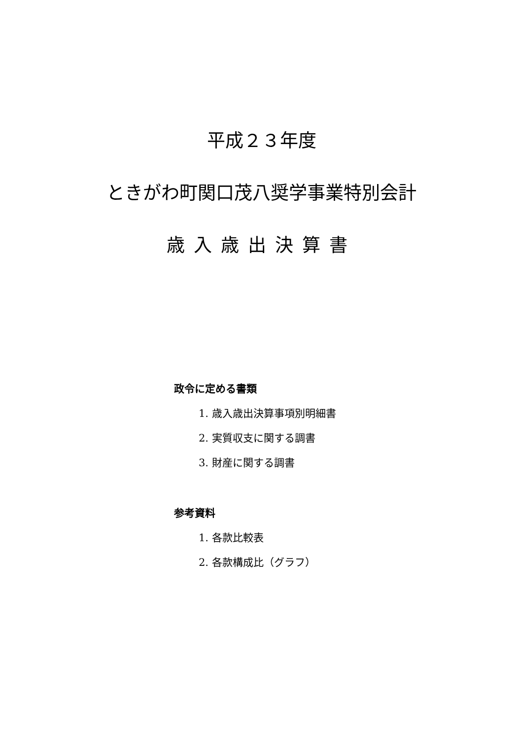平成２３年度
ときがわ町関口茂八奨学事業特別会計
歳入歳出決算書
政令に定める書類
1. 歳入歳出決算事項別明細書
2. 実質収支に関する調書
3. 財産に関する調書
参考資料
1. 各款比較表
2. 各款構成比（グラフ）